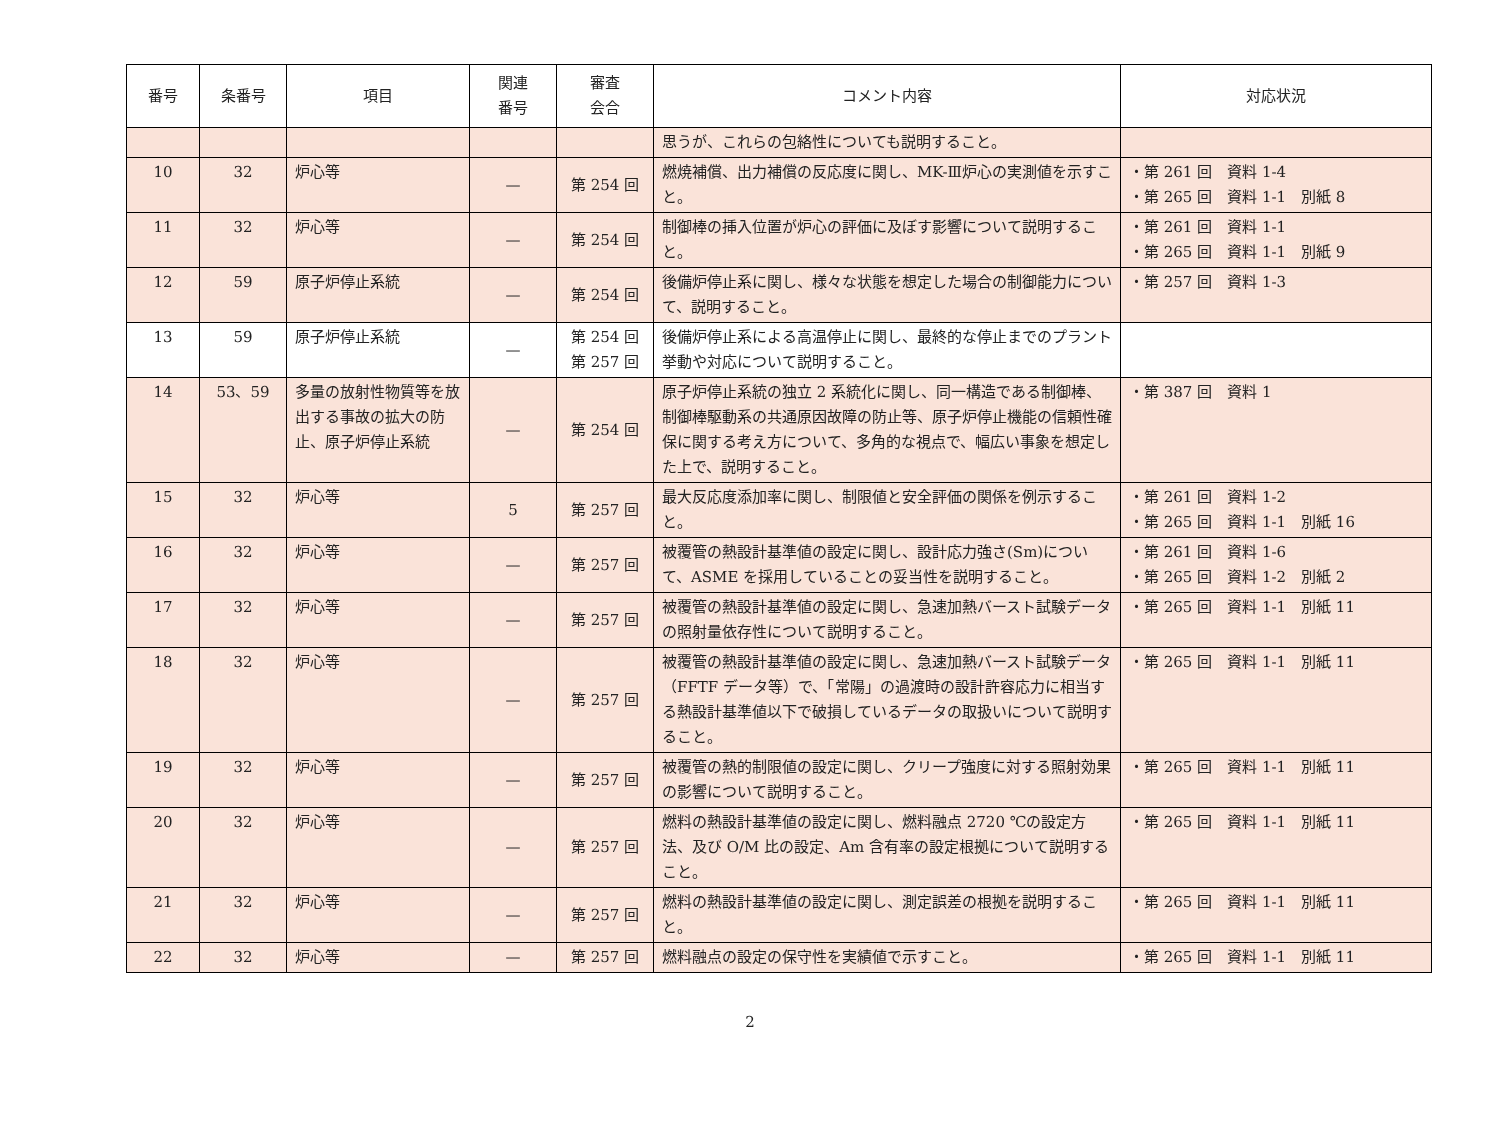| 番号 | 条番号 | 項目 | 関連 番号 | 審査 会合 | コメント内容 | 対応状況 |
| --- | --- | --- | --- | --- | --- | --- |
| | | | | | 思うが、これらの包絡性についても説明すること。 | |
| 10 | 32 | 炉心等 | — | 第 254 回 | 燃焼補償、出力補償の反応度に関し、MK-Ⅲ炉心の実測値を示すこと。 | ・第 261 回 資料 1-4 ・第 265 回 資料 1-1 別紙 8 |
| 11 | 32 | 炉心等 | — | 第 254 回 | 制御棒の挿入位置が炉心の評価に及ぼす影響について説明すること。 | ・第 261 回 資料 1-1 ・第 265 回 資料 1-1 別紙 9 |
| 12 | 59 | 原子炉停止系統 | — | 第 254 回 | 後備炉停止系に関し、様々な状態を想定した場合の制御能力について、説明すること。 | ・第 257 回 資料 1-3 |
| 13 | 59 | 原子炉停止系統 | — | 第 254 回 第 257 回 | 後備炉停止系による高温停止に関し、最終的な停止までのプラント挙動や対応について説明すること。 | |
| 14 | 53、59 | 多量の放射性物質等を放出する事故の拡大の防止、原子炉停止系統 | — | 第 254 回 | 原子炉停止系統の独立 2 系統化に関し、同一構造である制御棒、制御棒駆動系の共通原因故障の防止等、原子炉停止機能の信頼性確保に関する考え方について、多角的な視点で、幅広い事象を想定した上で、説明すること。 | ・第 387 回 資料 1 |
| 15 | 32 | 炉心等 | 5 | 第 257 回 | 最大反応度添加率に関し、制限値と安全評価の関係を例示すること。 | ・第 261 回 資料 1-2 ・第 265 回 資料 1-1 別紙 16 |
| 16 | 32 | 炉心等 | — | 第 257 回 | 被覆管の熱設計基準値の設定に関し、設計応力強さ(Sm)について、ASME を採用していることの妥当性を説明すること。 | ・第 261 回 資料 1-6 ・第 265 回 資料 1-2 別紙 2 |
| 17 | 32 | 炉心等 | — | 第 257 回 | 被覆管の熱設計基準値の設定に関し、急速加熱バースト試験データの照射量依存性について説明すること。 | ・第 265 回 資料 1-1 別紙 11 |
| 18 | 32 | 炉心等 | — | 第 257 回 | 被覆管の熱設計基準値の設定に関し、急速加熱バースト試験データ（FFTF データ等）で、「常陽」の過渡時の設計許容応力に相当する熱設計基準値以下で破損しているデータの取扱いについて説明すること。 | ・第 265 回 資料 1-1 別紙 11 |
| 19 | 32 | 炉心等 | — | 第 257 回 | 被覆管の熱的制限値の設定に関し、クリープ強度に対する照射効果の影響について説明すること。 | ・第 265 回 資料 1-1 別紙 11 |
| 20 | 32 | 炉心等 | — | 第 257 回 | 燃料の熱設計基準値の設定に関し、燃料融点 2720 ℃の設定方法、及び O/M 比の設定、Am 含有率の設定根拠について説明すること。 | ・第 265 回 資料 1-1 別紙 11 |
| 21 | 32 | 炉心等 | — | 第 257 回 | 燃料の熱設計基準値の設定に関し、測定誤差の根拠を説明すること。 | ・第 265 回 資料 1-1 別紙 11 |
| 22 | 32 | 炉心等 | — | 第 257 回 | 燃料融点の設定の保守性を実績値で示すこと。 | ・第 265 回 資料 1-1 別紙 11 |
2